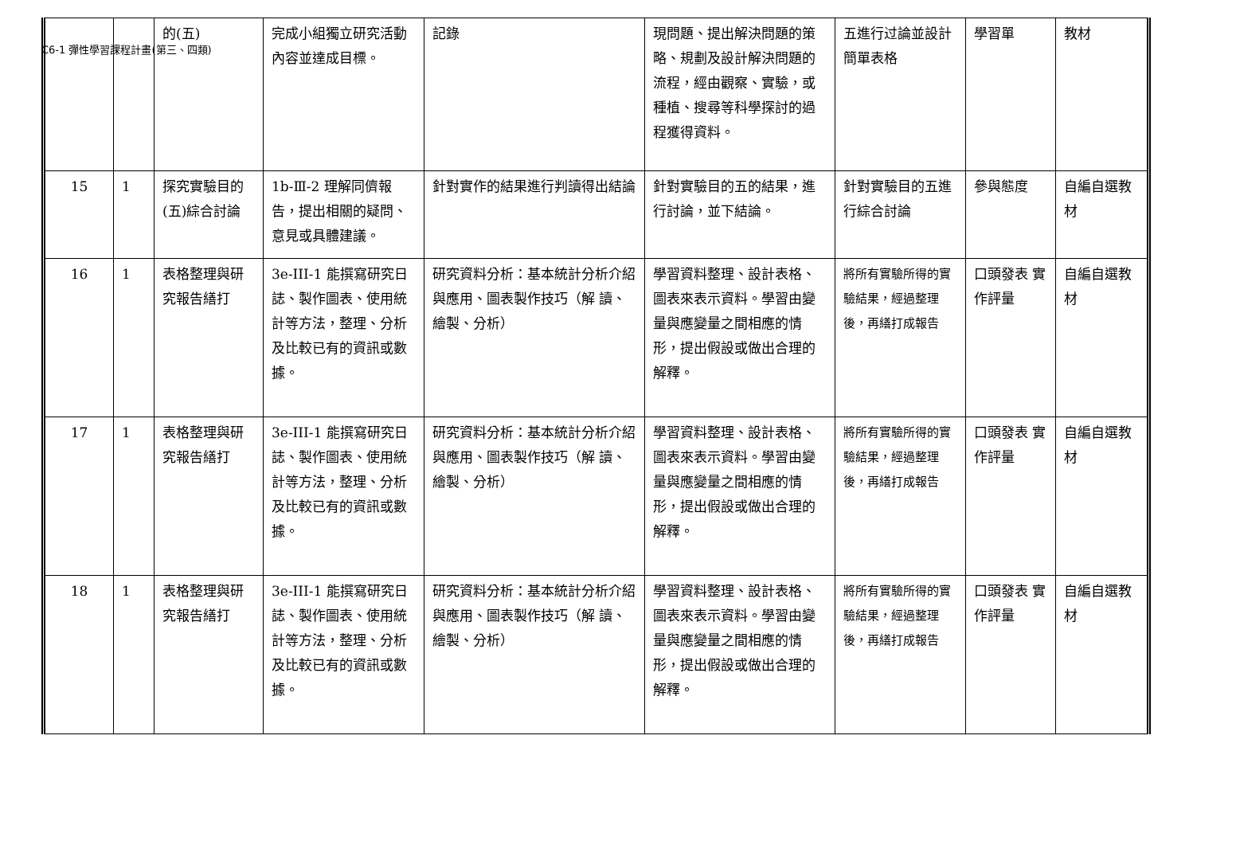C6-1 彈性學習課程計畫(第三、四類)
| | | 的(五) | 完成小組獨立研究活動內容並達成目標。 | 記錄 | 現問題、提出解決問題的策略、規劃及設計解決問題的流程，經由觀察、實驗，或種植、搜尋等科學探討的過程獲得資料。 | 五進行过論並設計簡單表格 | 學習單 | 教材 |
| 15 | 1 | 探究實驗目的(五)綜合討論 | 1b-Ⅲ-2 理解同儕報告，提出相關的疑問、意見或具體建議。 | 針對實作的結果進行判讀得出結論 | 針對實驗目的五的結果，進行討論，並下結論。 | 針對實驗目的五進行綜合討論 | 參與態度 | 自編自選教材 |
| 16 | 1 | 表格整理與研究報告繕打 | 3e-III-1 能撰寫研究日誌、製作圖表、使用統計等方法，整理、分析及比較已有的資訊或數據。 | 研究資料分析：基本統計分析介紹與應用、圖表製作技巧（解 讀、繪製、分析） | 學習資料整理、設計表格、圖表來表示資料。學習由變量與應變量之間相應的情形，提出假設或做出合理的解釋。 | 將所有實驗所得的實驗結果，經過整理後，再繕打成報告 | 口頭發表 實作評量 | 自編自選教材 |
| 17 | 1 | 表格整理與研究報告繕打 | 3e-III-1 能撰寫研究日誌、製作圖表、使用統計等方法，整理、分析及比較已有的資訊或數據。 | 研究資料分析：基本統計分析介紹與應用、圖表製作技巧（解 讀、繪製、分析） | 學習資料整理、設計表格、圖表來表示資料。學習由變量與應變量之間相應的情形，提出假設或做出合理的解釋。 | 將所有實驗所得的實驗結果，經過整理後，再繕打成報告 | 口頭發表 實作評量 | 自編自選教材 |
| 18 | 1 | 表格整理與研究報告繕打 | 3e-III-1 能撰寫研究日誌、製作圖表、使用統計等方法，整理、分析及比較已有的資訊或數據。 | 研究資料分析：基本統計分析介紹與應用、圖表製作技巧（解 讀、繪製、分析） | 學習資料整理、設計表格、圖表來表示資料。學習由變量與應變量之間相應的情形，提出假設或做出合理的解釋。 | 將所有實驗所得的實驗結果，經過整理後，再繕打成報告 | 口頭發表 實作評量 | 自編自選教材 |